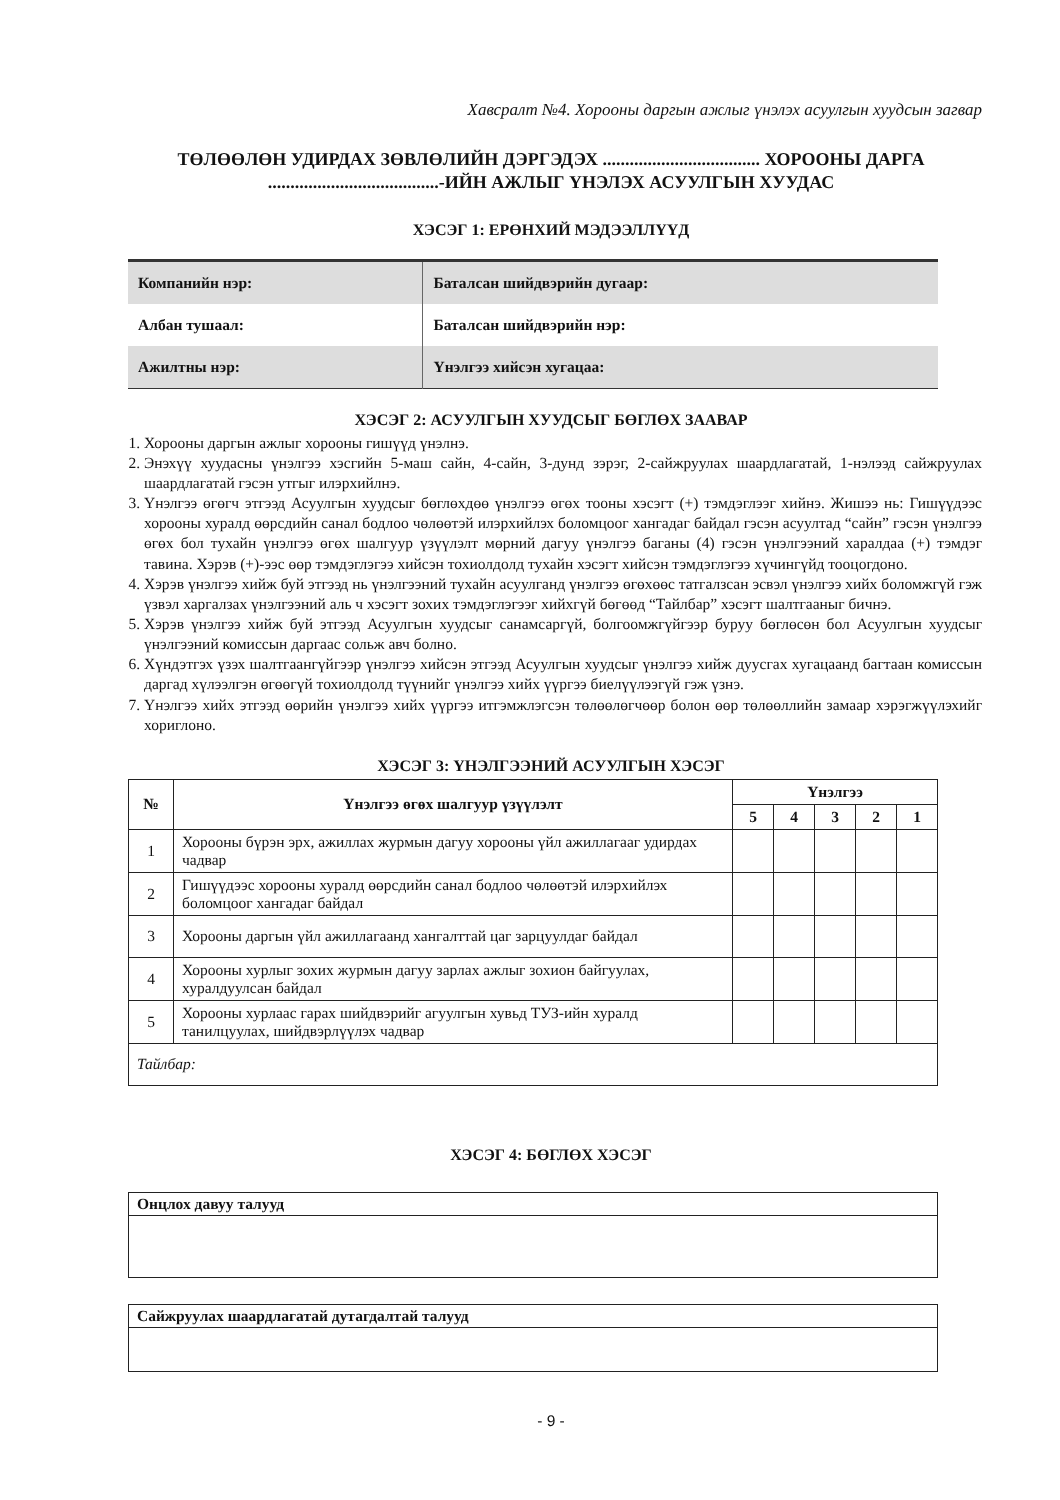Хавсралт №4. Хорооны даргын ажлыг үнэлэх асуулгын хуудсын загвар
ТӨЛӨӨЛӨН УДИРДАХ ЗӨВЛӨЛИЙН ДЭРГЭДЭХ ................................... ХОРООНЫ ДАРГА
......................................-ИЙН АЖЛЫГ ҮНЭЛЭХ АСУУЛГЫН ХУУДАС
ХЭСЭГ 1: ЕРӨНХИЙ МЭДЭЭЛЛҮҮД
| Компанийн нэр: | Баталсан шийдвэрийн дугаар: |
| Албан тушаал: | Баталсан шийдвэрийн нэр: |
| Ажилтны нэр: | Үнэлгээ хийсэн хугацаа: |
ХЭСЭГ 2: АСУУЛГЫН ХУУДСЫГ БӨГЛӨХ ЗААВАР
1. Хорооны даргын ажлыг хорооны гишүүд үнэлнэ.
2. Энэхүү хуудасны үнэлгээ хэсгийн 5-маш сайн, 4-сайн, 3-дунд зэрэг, 2-сайжруулах шаардлагатай, 1-нэлээд сайжруулах шаардлагатай гэсэн утгыг илэрхийлнэ.
3. Үнэлгээ өгөгч этгээд Асуулгын хуудсыг бөглөхдөө үнэлгээ өгөх тооны хэсэгт (+) тэмдэглээг хийнэ. Жишээ нь: Гишүүдээс хорооны хуралд өөрсдийн санал бодлоо чөлөөтэй илэрхийлэх боломцоог хангадаг байдал гэсэн асуултад “сайн” гэсэн үнэлгээ өгөх бол тухайн үнэлгээ өгөх шалгуур үзүүлэлт мөрний дагуу үнэлгээ баганы (4) гэсэн үнэлгээний харалдаа (+) тэмдэг тавина. Хэрэв (+)-ээс өөр тэмдэглэгээ хийсэн тохиолдолд тухайн хэсэгт хийсэн тэмдэглэгээ хүчингүйд тооцогдоно.
4. Хэрэв үнэлгээ хийж буй этгээд нь үнэлгээний тухайн асуулганд үнэлгээ өгөхөөс татгалзсан эсвэл үнэлгээ хийх боломжгүй гэж үзвэл харгалзах үнэлгээний аль ч хэсэгт зохих тэмдэглэгээг хийхгүй бөгөөд “Тайлбар” хэсэгт шалтгааныг бичнэ.
5. Хэрэв үнэлгээ хийж буй этгээд Асуулгын хуудсыг санамсаргүй, болгоомжгүйгээр буруу бөглөсөн бол Асуулгын хуудсыг үнэлгээний комиссын даргаас сольж авч болно.
6. Хүндэтгэх үзэх шалтгаангүйгээр үнэлгээ хийсэн этгээд Асуулгын хуудсыг үнэлгээ хийж дуусгах хугацаанд багтаан комиссын даргад хүлээлгэн өгөөгүй тохиолдолд түүнийг үнэлгээ хийх үүргээ биелүүлээгүй гэж үзнэ.
7. Үнэлгээ хийх этгээд өөрийн үнэлгээ хийх үүргээ итгэмжлэгсэн төлөөлөгчөөр болон өөр төлөөллийн замаар хэрэгжүүлэхийг хориглоно.
ХЭСЭГ 3: ҮНЭЛГЭЭНИЙ АСУУЛГЫН ХЭСЭГ
| № | Үнэлгээ өгөх шалгуур үзүүлэлт | Үнэлгээ | | | | |
| --- | --- | --- | --- | --- | --- | --- |
| | | 5 | 4 | 3 | 2 | 1 |
| 1 | Хорооны бүрэн эрх, ажиллах журмын дагуу хорооны үйл ажиллагааг удирдах чадвар | | | | | |
| 2 | Гишүүдээс хорооны хуралд өөрсдийн санал бодлоо чөлөөтэй илэрхийлэх боломцоог хангадаг байдал | | | | | |
| 3 | Хорооны даргын үйл ажиллагаанд хангалттай цаг зарцуулдаг байдал | | | | | |
| 4 | Хорооны хурлыг зохих журмын дагуу зарлах ажлыг зохион байгуулах, хуралдуулсан байдал | | | | | |
| 5 | Хорооны хурлаас гарах шийдвэрийг агуулгын хувьд ТУЗ-ийн хуралд танилцуулах, шийдвэрлүүлэх чадвар | | | | | |
| Тайлбар: | | | | | | |
ХЭСЭГ 4: БӨГЛӨХ ХЭСЭГ
| Онцлох давуу талууд |
| Сайжруулах шаардлагатай дутагдалтай талууд |
- 9 -